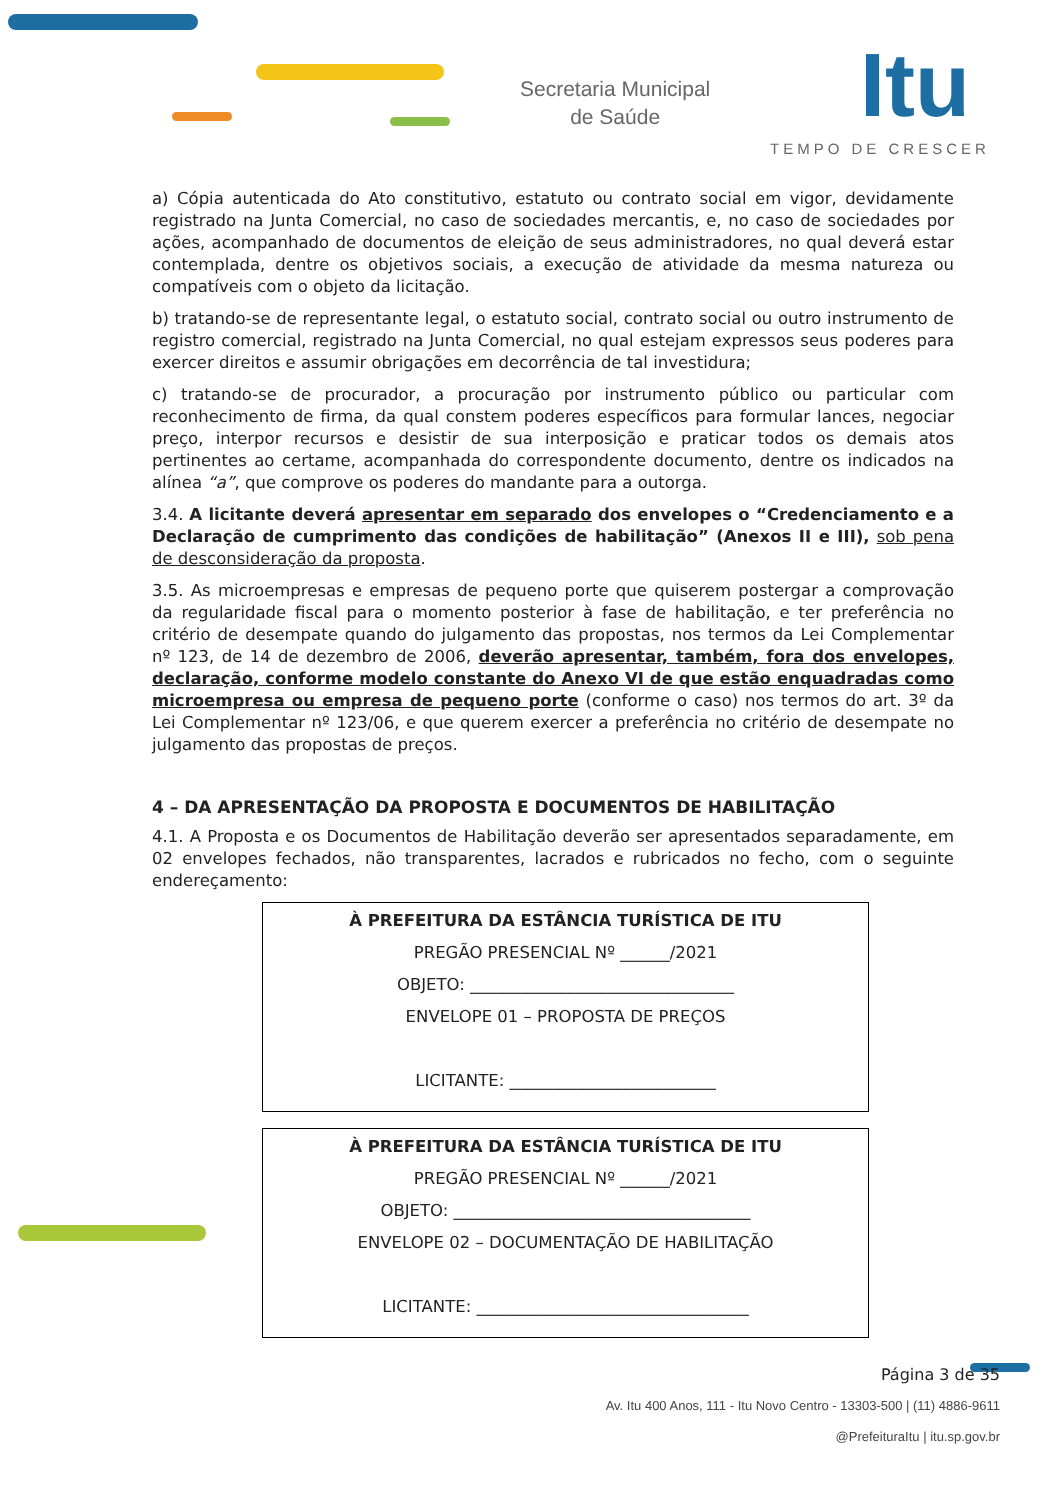Secretaria Municipal
de Saúde
Itu
TEMPO DE CRESCER
a) Cópia autenticada do Ato constitutivo, estatuto ou contrato social em vigor, devidamente registrado na Junta Comercial, no caso de sociedades mercantis, e, no caso de sociedades por ações, acompanhado de documentos de eleição de seus administradores, no qual deverá estar contemplada, dentre os objetivos sociais, a execução de atividade da mesma natureza ou compatíveis com o objeto da licitação.
b) tratando-se de representante legal, o estatuto social, contrato social ou outro instrumento de registro comercial, registrado na Junta Comercial, no qual estejam expressos seus poderes para exercer direitos e assumir obrigações em decorrência de tal investidura;
c) tratando-se de procurador, a procuração por instrumento público ou particular com reconhecimento de firma, da qual constem poderes específicos para formular lances, negociar preço, interpor recursos e desistir de sua interposição e praticar todos os demais atos pertinentes ao certame, acompanhada do correspondente documento, dentre os indicados na alínea “a”, que comprove os poderes do mandante para a outorga.
3.4. A licitante deverá apresentar em separado dos envelopes o “Credenciamento e a Declaração de cumprimento das condições de habilitação” (Anexos II e III), sob pena de desconsideração da proposta.
3.5. As microempresas e empresas de pequeno porte que quiserem postergar a comprovação da regularidade fiscal para o momento posterior à fase de habilitação, e ter preferência no critério de desempate quando do julgamento das propostas, nos termos da Lei Complementar nº 123, de 14 de dezembro de 2006, deverão apresentar, também, fora dos envelopes, declaração, conforme modelo constante do Anexo VI de que estão enquadradas como microempresa ou empresa de pequeno porte (conforme o caso) nos termos do art. 3º da Lei Complementar nº 123/06, e que querem exercer a preferência no critério de desempate no julgamento das propostas de preços.
4 – DA APRESENTAÇÃO DA PROPOSTA E DOCUMENTOS DE HABILITAÇÃO
4.1. A Proposta e os Documentos de Habilitação deverão ser apresentados separadamente, em 02 envelopes fechados, não transparentes, lacrados e rubricados no fecho, com o seguinte endereçamento:
À PREFEITURA DA ESTÂNCIA TURÍSTICA DE ITU
PREGÃO PRESENCIAL Nº ______/2021
OBJETO: ________________________________
ENVELOPE 01 – PROPOSTA DE PREÇOS
LICITANTE: _________________________
À PREFEITURA DA ESTÂNCIA TURÍSTICA DE ITU
PREGÃO PRESENCIAL Nº ______/2021
OBJETO: ____________________________________
ENVELOPE 02 – DOCUMENTAÇÃO DE HABILITAÇÃO
LICITANTE: _________________________________
Página 3 de 35
Av. Itu 400 Anos, 111 - Itu Novo Centro - 13303-500 | (11) 4886-9611
@PrefeituraItu | itu.sp.gov.br